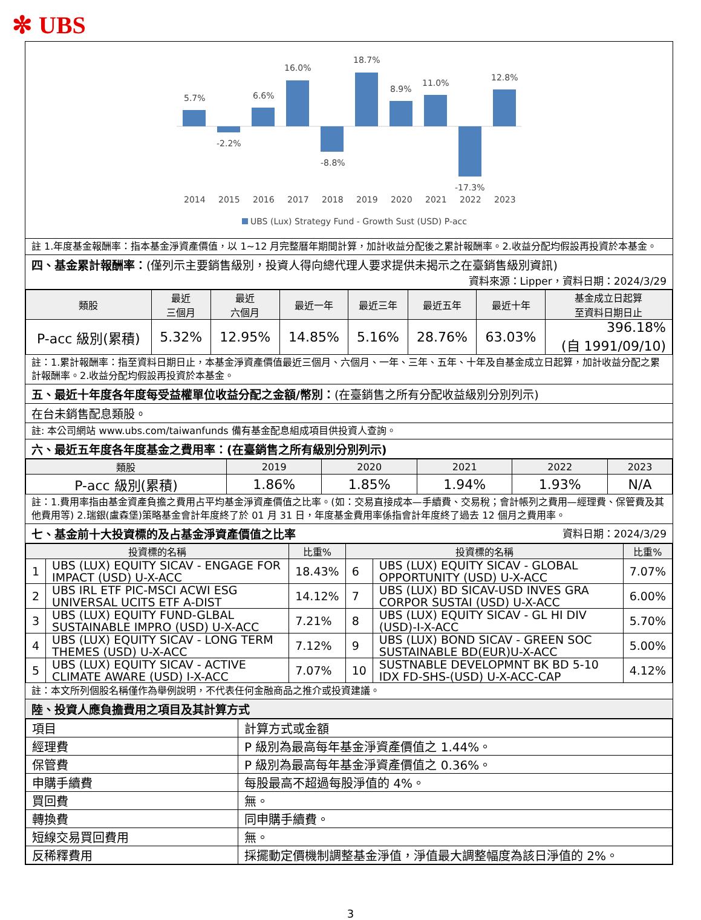✼ UBS
5.7%
-2.2%
6.6%
16.0%
-8.8%
18.7%
8.9%
11.0%
-17.3%
12.8%
2014
2015
2016
2017
2018
2019
2020
2021
2022
2023
UBS (Lux) Strategy Fund - Growth Sust (USD) P-acc
註 1.年度基金報酬率：指本基金淨資產價值，以 1~12 月完整曆年期間計算，加計收益分配後之累計報酬率。2.收益分配均假設再投資於本基金。
四、基金累計報酬率：(僅列示主要銷售級別，投資人得向總代理人要求提供未揭示之在臺銷售級別資訊)
資料來源：Lipper，資料日期：2024/3/29
| 類股 | 最近 三個月 | 最近 六個月 | 最近一年 | 最近三年 | 最近五年 | 最近十年 | 基金成立日起算 至資料日期日止 |
| --- | --- | --- | --- | --- | --- | --- | --- |
| P-acc 級別(累積) | 5.32% | 12.95% | 14.85% | 5.16% | 28.76% | 63.03% | 396.18% (自 1991/09/10) |
註：1.累計報酬率：指至資料日期日止，本基金淨資產價值最近三個月、六個月、一年、三年、五年、十年及自基金成立日起算，加計收益分配之累計報酬率。2.收益分配均假設再投資於本基金。
五、最近十年度各年度每受益權單位收益分配之金額/幣別：(在臺銷售之所有分配收益級別分別列示)
在台未銷售配息類股。
註: 本公司網站 www.ubs.com/taiwanfunds 備有基金配息組成項目供投資人查詢。
六、最近五年度各年度基金之費用率：(在臺銷售之所有級別分別列示)
| 類股 | 2019 | 2020 | 2021 | 2022 | 2023 |
| --- | --- | --- | --- | --- | --- |
| P-acc 級別(累積) | 1.86% | 1.85% | 1.94% | 1.93% | N/A |
註：1.費用率指由基金資產負擔之費用占平均基金淨資產價值之比率。(如：交易直接成本—手續費、交易稅；會計帳列之費用—經理費、保管費及其他費用等) 2.瑞銀(盧森堡)策略基金會計年度終了於 01 月 31 日，年度基金費用率係指會計年度終了過去 12 個月之費用率。
七、基金前十大投資標的及占基金淨資產價值之比率 資料日期：2024/3/29
| 投資標的名稱 | | 比重% | 投資標的名稱 | | 比重% |
| --- | --- | --- | --- | --- | --- |
| 1 | UBS (LUX) EQUITY SICAV - ENGAGE FOR IMPACT (USD) U-X-ACC | 18.43% | 6 | UBS (LUX) EQUITY SICAV - GLOBAL OPPORTUNITY (USD) U-X-ACC | 7.07% |
| 2 | UBS IRL ETF PIC-MSCI ACWI ESG UNIVERSAL UCITS ETF A-DIST | 14.12% | 7 | UBS (LUX) BD SICAV-USD INVES GRA CORPOR SUSTAI (USD) U-X-ACC | 6.00% |
| 3 | UBS (LUX) EQUITY FUND-GLBAL SUSTAINABLE IMPRO (USD) U-X-ACC | 7.21% | 8 | UBS (LUX) EQUITY SICAV - GL HI DIV (USD)-I-X-ACC | 5.70% |
| 4 | UBS (LUX) EQUITY SICAV - LONG TERM THEMES (USD) U-X-ACC | 7.12% | 9 | UBS (LUX) BOND SICAV - GREEN SOC SUSTAINABLE BD(EUR)U-X-ACC | 5.00% |
| 5 | UBS (LUX) EQUITY SICAV - ACTIVE CLIMATE AWARE (USD) I-X-ACC | 7.07% | 10 | SUSTNABLE DEVELOPMNT BK BD 5-10 IDX FD-SHS-(USD) U-X-ACC-CAP | 4.12% |
註：本文所列個股名稱僅作為舉例說明，不代表任何金融商品之推介或投資建議。
陸、投資人應負擔費用之項目及其計算方式
| 項目 | 計算方式或金額 |
| 經理費 | P 級別為最高每年基金淨資產價值之 1.44%。 |
| 保管費 | P 級別為最高每年基金淨資產價值之 0.36%。 |
| 申購手續費 | 每股最高不超過每股淨值的 4%。 |
| 買回費 | 無。 |
| 轉換費 | 同申購手續費。 |
| 短線交易買回費用 | 無。 |
| 反稀釋費用 | 採擺動定價機制調整基金淨值，淨值最大調整幅度為該日淨值的 2%。 |
3